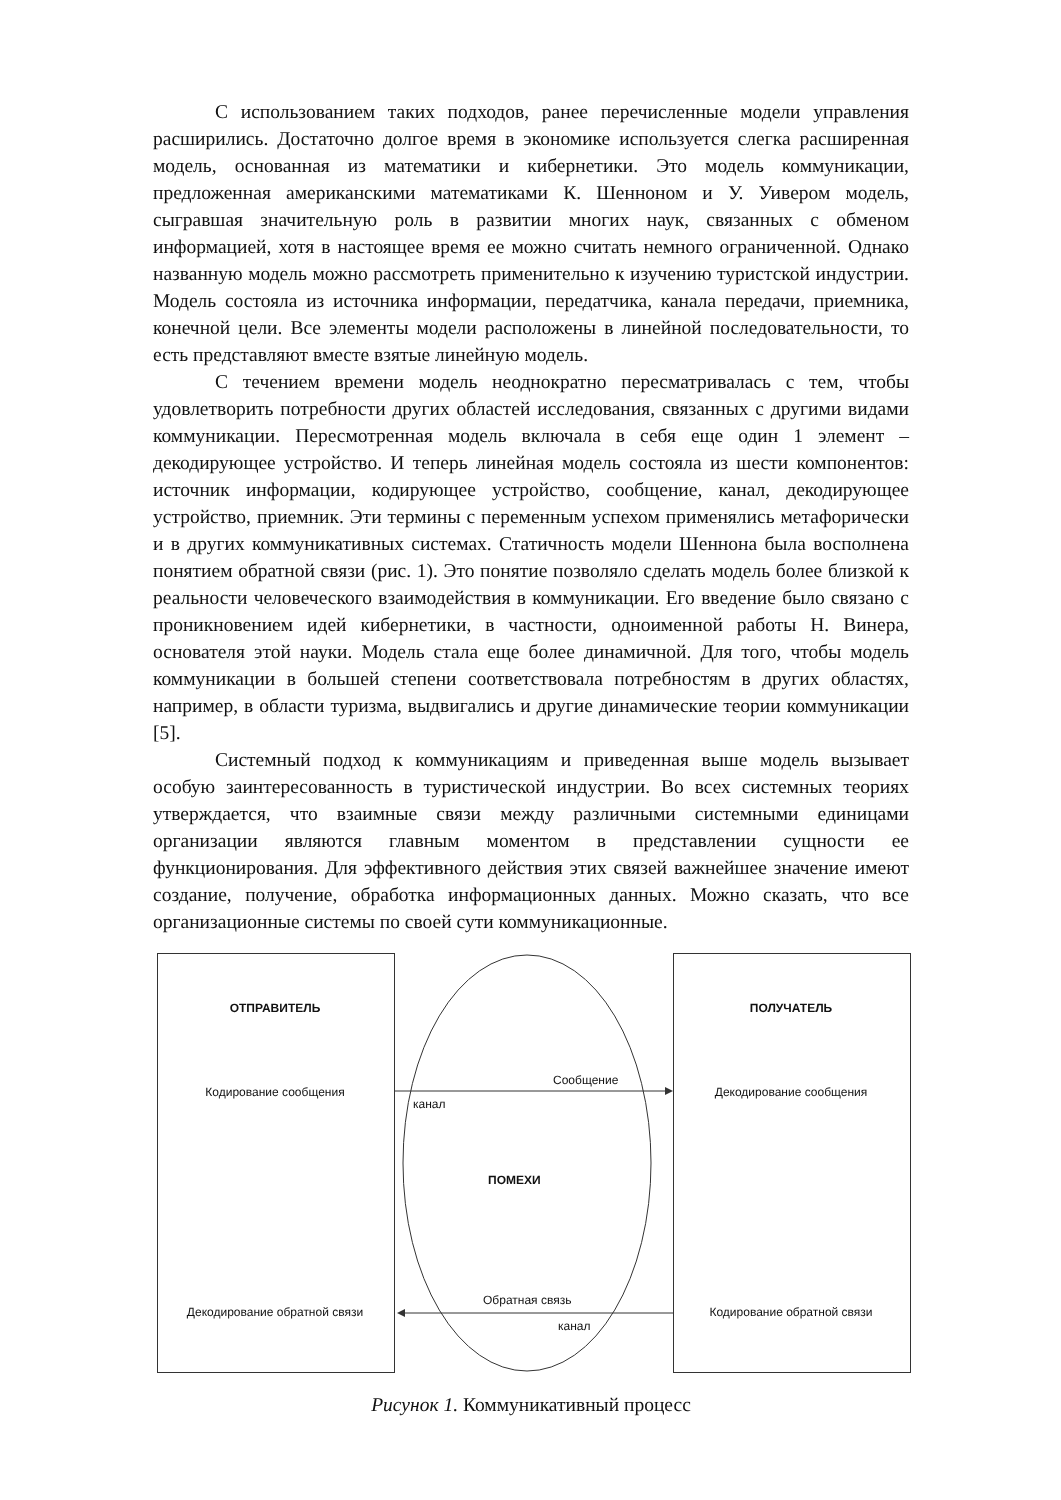С использованием таких подходов, ранее перечисленные модели управления расширились. Достаточно долгое время в экономике используется слегка расширенная модель, основанная из математики и кибернетики. Это модель коммуникации, предложенная американскими математиками К. Шенноном и У. Уивером модель, сыгравшая значительную роль в развитии многих наук, связанных с обменом информацией, хотя в настоящее время ее можно считать немного ограниченной. Однако названную модель можно рассмотреть применительно к изучению туристской индустрии. Модель состояла из источника информации, передатчика, канала передачи, приемника, конечной цели. Все элементы модели расположены в линейной последовательности, то есть представляют вместе взятые линейную модель.
С течением времени модель неоднократно пересматривалась с тем, чтобы удовлетворить потребности других областей исследования, связанных с другими видами коммуникации. Пересмотренная модель включала в себя еще один 1 элемент – декодирующее устройство. И теперь линейная модель состояла из шести компонентов: источник информации, кодирующее устройство, сообщение, канал, декодирующее устройство, приемник. Эти термины с переменным успехом применялись метафорически и в других коммуникативных системах. Статичность модели Шеннона была восполнена понятием обратной связи (рис. 1). Это понятие позволяло сделать модель более близкой к реальности человеческого взаимодействия в коммуникации. Его введение было связано с проникновением идей кибернетики, в частности, одноименной работы Н. Винера, основателя этой науки. Модель стала еще более динамичной. Для того, чтобы модель коммуникации в большей степени соответствовала потребностям в других областях, например, в области туризма, выдвигались и другие динамические теории коммуникации [5].
Системный подход к коммуникациям и приведенная выше модель вызывает особую заинтересованность в туристической индустрии. Во всех системных теориях утверждается, что взаимные связи между различными системными единицами организации являются главным моментом в представлении сущности ее функционирования. Для эффективного действия этих связей важнейшее значение имеют создание, получение, обработка информационных данных. Можно сказать, что все организационные системы по своей сути коммуникационные.
ОТПРАВИТЕЛЬ ПОЛУЧАТЕЛЬ
Кодирование сообщения
Сообщение
канал
Декодирование сообщения
ПОМЕХИ
Декодирование обратной связи
Обратная связь
канал
Кодирование обратной связи
Рисунок 1. Коммуникативный процесс